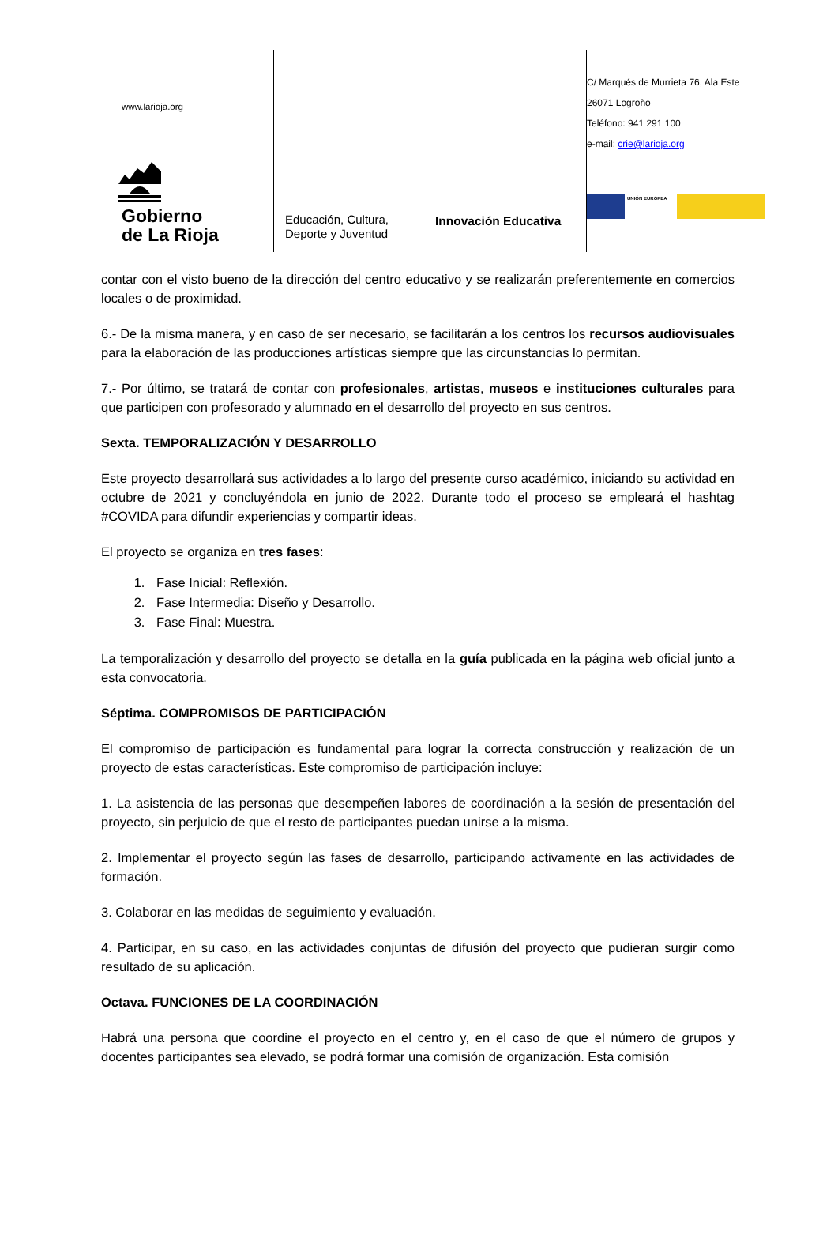www.larioja.org
Gobierno
de La Rioja
Educación, Cultura,
Deporte y Juventud
Innovación Educativa
C/ Marqués de Murrieta 76, Ala Este
26071 Logroño
Teléfono: 941 291 100
e-mail: crie@larioja.org
UNIÓN EUROPEA
contar con el visto bueno de la dirección del centro educativo y se realizarán preferentemente en comercios locales o de proximidad.
6.- De la misma manera, y en caso de ser necesario, se facilitarán a los centros los recursos audiovisuales para la elaboración de las producciones artísticas siempre que las circunstancias lo permitan.
7.- Por último, se tratará de contar con profesionales, artistas, museos e instituciones culturales para que participen con profesorado y alumnado en el desarrollo del proyecto en sus centros.
Sexta. TEMPORALIZACIÓN Y DESARROLLO
Este proyecto desarrollará sus actividades a lo largo del presente curso académico, iniciando su actividad en octubre de 2021 y concluyéndola en junio de 2022. Durante todo el proceso se empleará el hashtag #COVIDA para difundir experiencias y compartir ideas.
El proyecto se organiza en tres fases:
1. Fase Inicial: Reflexión.
2. Fase Intermedia: Diseño y Desarrollo.
3. Fase Final: Muestra.
La temporalización y desarrollo del proyecto se detalla en la guía publicada en la página web oficial junto a esta convocatoria.
Séptima. COMPROMISOS DE PARTICIPACIÓN
El compromiso de participación es fundamental para lograr la correcta construcción y realización de un proyecto de estas características. Este compromiso de participación incluye:
1. La asistencia de las personas que desempeñen labores de coordinación a la sesión de presentación del proyecto, sin perjuicio de que el resto de participantes puedan unirse a la misma.
2. Implementar el proyecto según las fases de desarrollo, participando activamente en las actividades de formación.
3. Colaborar en las medidas de seguimiento y evaluación.
4. Participar, en su caso, en las actividades conjuntas de difusión del proyecto que pudieran surgir como resultado de su aplicación.
Octava. FUNCIONES DE LA COORDINACIÓN
Habrá una persona que coordine el proyecto en el centro y, en el caso de que el número de grupos y docentes participantes sea elevado, se podrá formar una comisión de organización. Esta comisión